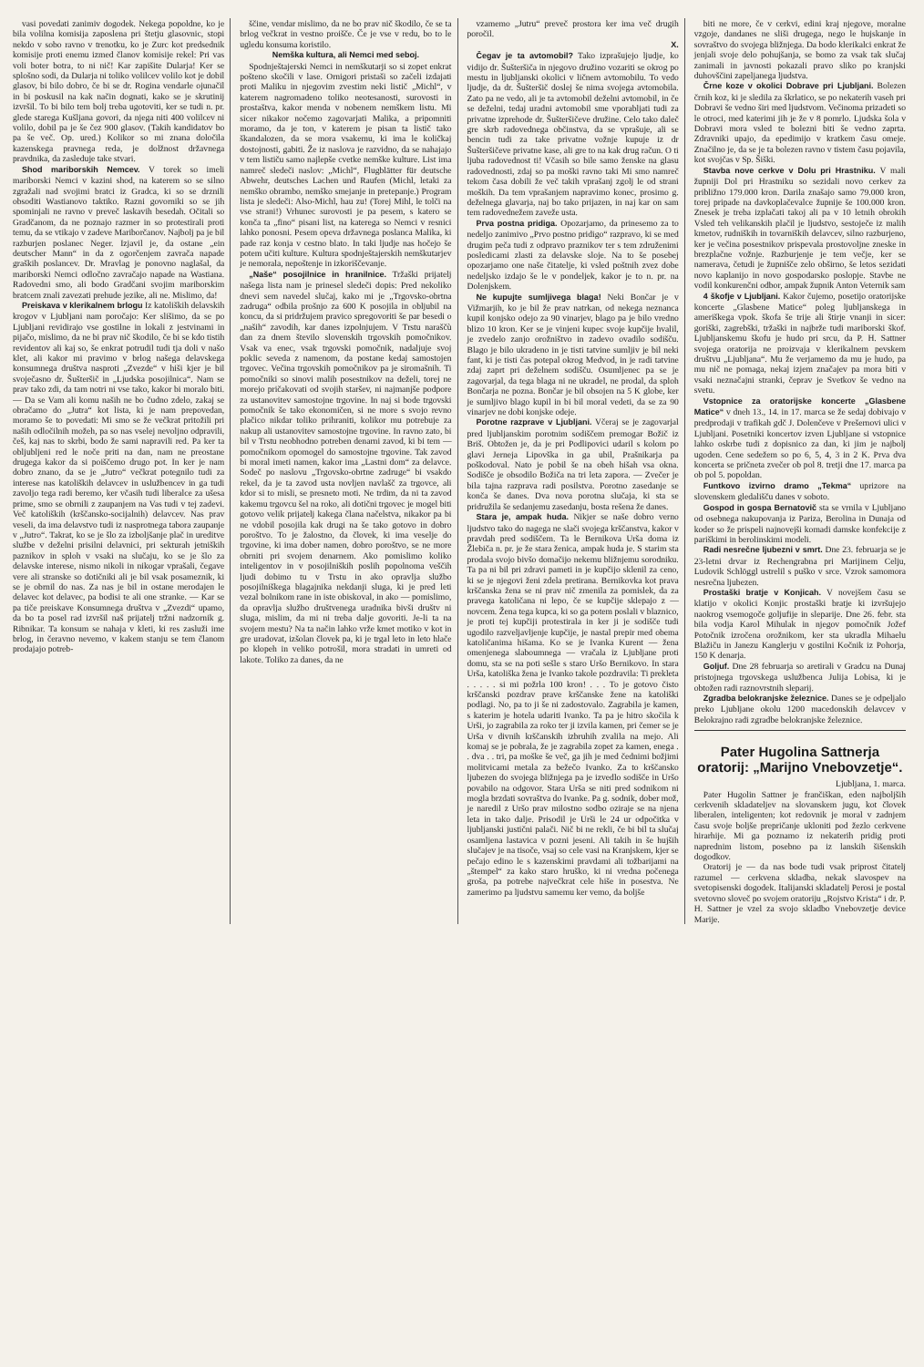vasi povedati zanimiv dogodek. Nekega popoldne, ko je bila volilna komisija zaposlena pri štetju glasovnic, stopi nekdo v sobo ravno v trenotku, ko je Zurc kot predsednik komisije proti enemu izmed članov komisije rekel: Pri vas voli boter botra, to ni nič! Kar zapišite Dularja! Ker se splošno sodi, da Dularja ni toliko volilcev volilo kot je dobil glasov, bi bilo dobro, če bi se dr. Rogina vendarle ojunačil in bi poskusil na kak način dognati, kako se je skrutinij izvršil. To bi bilo tem bolj treba ugotoviti, ker se tudi n. pr. glede starega Kušljana govori, da njega niti 400 volilcev ni volilo, dobil pa je še čez 900 glasov. (Takih kandidatov bo pa še več. Op. ured.) Kolikor so mi znana določila kazenskega pravnega reda, je dolžnost državnega pravdnika, da zasleduje take stvari.
Shod mariborskih Nemcev. V torek so imeli mariborski Nemci v kazini shod, na katerem so se silno zgražali nad svojimi bratci iz Gradca, ki so se drznili obsoditi Wastianovo taktiko. Razni govorniki so se jih spominjali ne ravno v preveč laskavih besedah. Očitali so Gradčanom, da ne poznajo razmer in so protestirali proti temu, da se vtikajo v zadeve Mariborčanov. Najbolj pa je bil razburjen poslanec Neger. Izjavil je, da ostane „ein deutscher Mann“ in da z ogorčenjem zavrača napade graških poslancev. Dr. Mravlag je ponovno naglašal, da mariborski Nemci odločno zavračajo napade na Wastiana. Radovedni smo, ali bodo Gradčani svojim mariborskim bratcem znali zavezati prehude jezike, ali ne. Mislimo, da!
Preiskava v klerikalnem brlogu Iz katoliških delavskih krogov v Ljubljani nam poročajo: Ker slišimo, da se po Ljubljani revidirajo vse gostilne in lokali z jestvinami in pijačo, mislimo, da ne bi prav nič škodilo, če bi se kdo tistih revidentov ali kaj so, še enkrat potrudil tudi tja doli v našo klet, ali kakor mi pravimo v brlog našega delavskega konsumnega društva nasproti „Zvezde“ v hiši kjer je bil svoječasno dr. Šušteršič in „Ljudska posojilnica“. Nam se prav tako zdi, da tam notri ni vse tako, kakor bi moralo biti. — Da se Vam ali komu naših ne bo čudno zdelo, zakaj se obračamo do „Jutra“ kot lista, ki je nam prepovedan, moramo še to povedati: Mi smo se že večkrat pritožili pri naših odločilnih možeh, pa so nas vselej nevoljno odpravili, češ, kaj nas to skrbi, bodo že sami napravili red. Pa ker ta obljubljeni red le noče priti na dan, nam ne preostane drugega kakor da si poiščemo drugo pot. In ker je nam dobro znano, da se je „Jutro“ večkrat potegnilo tudi za interese nas katoliških delavcev in uslužbencev in ga tudi zavoljo tega radi beremo, ker včasih tudi liberalce za ušesa prime, smo se obrnili z zaupanjem na Vas tudi v tej zadevi. Več katoliških (krščansko-socijalnih) delavcev. Nas prav veseli, da ima delavstvo tudi iz nasprotnega tabora zaupanje v „Jutro“. Takrat, ko se je šlo za izboljšanje plač in ureditve službe v deželni prisilni delavnici, pri sekturah jetniških paznikov in sploh v vsaki na slučaju, ko se je šlo za delavske interese, nismo nikoli in nikogar vprašali, čegave vere ali stranske so dotičniki ali je bil vsak posameznik, ki se je obrnil do nas. Za nas je bil in ostane merodajen le delavec kot delavec, pa bodisi te ali one stranke. — Kar se pa tiče preiskave Konsumnega društva v „Zvezdi“ upamo, da bo ta posel rad izvršil naš prijatelj tržni nadzornik g. Ribnikar. Ta konsum se nahaja v kleti, ki res zasluži ime brlog, in čeravno nevemo, v kakem stanju se tem članom prodajajo potreb-
ščine, vendar mislimo, da ne bo prav nič škodilo, če se ta brlog večkrat in vestno proišče. Če je vse v redu, bo to le ugledu konsuma koristilo.
Nemška kultura, ali Nemci med seboj.
Spodnještajerski Nemci in nemškutarji so si zopet enkrat pošteno skočili v lase. Ornigori pristaši so začeli izdajati proti Maliku in njegovim zvestim neki listič „Michl“, v katerem nagromadeno toliko neotesanosti, surovosti in prostaštva, kakor menda v nobenem nemškem listu. Mi sicer nikakor nočemo zagovarjati Malika, a pripomniti moramo, da je ton, v katerem je pisan ta listič tako škandalozen, da se mora vsakemu, ki ima le količkaj dostojnosti, gabiti. Že iz naslova je razvidno, da se nahajajo v tem lističu samo najlepše cvetke nemške kulture. List ima namreč sledeči naslov: „Michl“, Flugblätter für deutsche Abwehr, deutsches Lachen und Raufen (Michl, letaki za nemško obrambo, nemško smejanje in pretepanje.) Program lista je sledeči: Also-Michl, hau zu! (Torej Mihl, le tolči na vse strani!) Vrhunec surovosti je pa pesem, s katero se konča ta „fino“ pisani list, na katerega so Nemci v resnici lahko ponosni. Pesem opeva državnega poslanca Malika, ki pade raz konja v cestno blato. In taki ljudje nas hočejo še potem učiti kulture. Kultura spodnještajerskih nemškutarjev je nemorala, nepoštenje in izkoriščevanje.
„Naše“ posojilnice in hranilnice. Tržaški prijatelj našega lista nam je prinesel sledeči dopis: Pred nekoliko dnevi sem navedel slučaj, kako mi je „Trgovsko-obrtna zadruga“ odbila prošnjo za 600 K posojila in obljubil na koncu, da si pridržujem pravico spregovoriti še par besedi o „naših“ zavodih, kar danes izpolnjujem. V Trstu naraščù dan za dnem število slovenskih trgovskih pomočnikov. Vsak va enec, vsak trgovski pomočnik, nadaljuje svoj poklic seveda z namenom, da postane kedaj samostojen trgovec. Večina trgovskih pomočnikov pa je siromašnih. Ti pomočniki so sinovi malih posestnikov na deželi, torej ne morejo pričakovati od svojih staršev, ni najmanjše podpore za ustanovitev samostojne trgovine. In naj si bode trgovski pomočnik še tako ekonomičen, si ne more s svojo revno plačico nikdar toliko prihraniti, kolikor mu potrebuje za nakup ali ustanovitev samostojne trgovine. In ravno zato, bi bil v Trstu neobhodno potreben denarni zavod, ki bi tem — pomočnikom opomogel do samostojne trgovine. Tak zavod bi moral imeti namen, kakor ima „Lastni dom“ za delavce. Sodeč po naslovu „Trgovsko-obrtne zadruge“ bi vsakdo rekel, da je ta zavod usta novljen navlašč za trgovce, ali kdor si to misli, se presneto moti. Ne trdim, da ni ta zavod kakemu trgovcu šel na roko, ali dotični trgovec je mogel biti gotovo velik prijatelj kakega člana načelstva, nikakor pa bi ne vdobil posojila kak drugi na še tako gotovo in dobro poroštvo. To je žalostno, da človek, ki ima veselje do trgovine, ki ima dober namen, dobro poroštvo, se ne more obrniti pri svojem denarnem. Ako pomislimo koliko inteligentov in v posojilniških poslih popolnoma veščih ljudi dobimo tu v Trstu in ako opravlja službo posojilniškega blagajnika nekdanji sluga, ki je pred leti vezal bolnikom rane in iste obiskoval, in ako — pomislimo, da opravlja službo društvenega uradnika bivši društv ni sluga, mislim, da mi ni treba dalje govoriti. Je-li ta na svojem mestu? Na ta način lahko vrže kmet motiko v kot in gre uradovat, izšolan človek pa, ki je trgal leto in leto hlače po klopeh in veliko potrošil, mora stradati in umreti od lakote. Toliko za danes, da ne
vzamemo „Jutru“ preveč prostora ker ima več drugih poročil.
X.
Čegav je ta avtomobil? Tako izprašujejo ljudje, ko vidijo dr. Šušteršiča in njegovo družino vozariti se okrog po mestu in ljubljanski okolici v ličnem avtomobilu. To vedo ljudje, da dr. Šušteršič doslej še nima svojega avtomobila. Zato pa ne vedo, ali je ta avtomobil deželni avtomobil, in če se deželni, tedaj uradni avtomobil sme vporabljati tudi za privatne izprehode dr. Šušteršičeve družine. Celo tako daleč gre skrb radovednega občinstva, da se vprašuje, ali se bencin tudi za take privatne vožnje kupuje iz dr Šušteršičeve privatne kase, ali gre to na kak drug račun. O ti ljuba radovednost ti! Včasih so bile samo ženske na glasu radovednosti, zdaj so pa moški ravno taki Mi smo namreč tekom časa dobili že več takih vprašanj zgolj le od strani moških. Da tem vprašanjem napravimo konec, prosimo g. deželnega glavarja, naj bo tako prijazen, in naj kar on sam tem radovednežem zaveže usta.
Prva postna pridiga. Opozarjamo, da prinesemo za to nedeljo zanimivo „Prvo postno pridigo“ razpravo, ki se med drugim peča tudi z odpravo praznikov ter s tem združenimi posledicami zlasti za delavske sloje. Na to še posebej opozarjamo one naše čitatelje, ki vsled poštnih zvez dobe nedeljsko izdajo še le v pondeljek, kakor je to n. pr. na Dolenjskem.
Ne kupujte sumljivega blaga! Neki Bončar je v Vižmarjih, ko je bil že prav natrkan, od nekega neznanca kupil konjsko odejo za 90 vinarjev, blago pa je bilo vredno blizo 10 kron. Ker se je vinjeni kupec svoje kupčije hvalil, je zvedelo zanjo orožništvo in zadevo ovadilo sodišču. Blago je bilo ukradeno in je tisti tatvine sumljiv je bil neki fant, ki je tisti čas potepal okrog Medvod, in je radi tatvine zdaj zaprt pri deželnem sodišču. Osumljenec pa se je zagovarjal, da tega blaga ni ne ukradel, ne prodal, da sploh Bončarja ne pozna. Bončar je bil obsojen na 5 K globe, ker je sumljivo blago kupil in bi bil moral vedeti, da se za 90 vinarjev ne dobi konjske odeje.
Porotne razprave v Ljubljani. Včeraj se je zagovarjal pred ljubljanskim porotnim sodiščem premogar Božič iz Briš. Obtožen je, da je pri Podlipovici udaril s kolom po glavi Jerneja Lipovška in ga ubil, Prašnikarja pa poškodoval. Nato je pobil še na obeh hišah vsa okna. Sodišče je obsodilo Božiča na tri leta zapora. — Zvečer je bila tajna razprava radi posilstva. Porotno zasedanje se konča še danes. Dva nova porotna slučaja, ki sta se pridružila še sedanjemu zasedanju, bosta rešena že danes.
Stara je, ampak huda. Nikjer se naše dobro verno ljudstvo tako do nagega ne slači svojega krščanstva, kakor v pravdah pred sodiščem. Ta le Bernikova Urša doma iz Žlebiča n. pr. je že stara ženica, ampak huda je. S starim sta prodala svojo bivšo domačijo nekemu bližnjemu sorodniku. Ta pa ni bil pri zdravi pameti in je kupčijo sklenil za ceno, ki se je njegovi ženi zdela pretirana. Bernikovka kot prava krščanska žena se ni prav nič zmenila za pomislek, da za pravega katoličana ni lepo, če se kupčije sklepajo z — novcem. Žena tega kupca, ki so ga potem poslali v blaznico, je proti tej kupčiji protestirala in ker ji je sodišče tudi ugodilo razveljavljenje kupčije, je nastal prepir med obema katoličanima hišama. Ko se je Ivanka Kurent — žena omenjenega slaboumnega — vračala iz Ljubljane proti domu, sta se na poti sešle s staro Uršo Bernikovo. In stara Urša, katoliška žena je Ivanko takole pozdravila: Ti prekleta . . . . . si mi požrla 100 kron! . . . To je gotovo čisto krščanski pozdrav prave krščanske žene na katoliški podlagi. No, pa to ji še ni zadostovalo. Zagrabila je kamen, s katerim je hotela udariti Ivanko. Ta pa je hitro skočila k Urši, jo zagrabila za roko ter ji izvila kamen, pri čemer se je Urša v divnih krščanskih izbruhih zvalila na mejo. Ali komaj se je pobrala, že je zagrabila zopet za kamen, enega . . dva . . tri, pa moške še več, ga jih je med čednimi božjimi molitvicami metala za bežečo Ivanko. Za to krščansko ljubezen do svojega bližnjega pa je izvedlo sodišče in Uršo povabilo na odgovor. Stara Urša se niti pred sodnikom ni mogla brzdati sovraštva do Ivanke. Pa g. sodnik, dober mož, je naredil z Uršo prav milostno sodbo oziraje se na njena leta in tako dalje. Prisodil je Urši le 24 ur odpočitka v ljubljanski justični palači. Nič bi ne rekli, če bi bil ta slučaj osamljena lastavica v pozni jeseni. Ali takih in še hujših slučajev je na tisoče, vsaj so cele vasi na Kranjskem, kjer se pečajo edino le s kazenskimi pravdami ali tožbarijami na „štempel“ za kako staro hruško, ki ni vredna počenega groša, pa potrebe največkrat cele hiše in posestva. Ne zamerimo pa ljudstvu samemu ker vemo, da boljše
biti ne more, če v cerkvi, edini kraj njegove, moralne vzgoje, dandanes ne sliši drugega, nego le hujskanje in sovraštvo do svojega bližnjega. Da bodo klerikalci enkrat že jenjali svoje delo pohujšanja, se bomo za vsak tak slučaj zanimali in javnosti pokazali pravo sliko po kranjski duhovščini zapeljanega ljudstva.
Črne koze v okolici Dobrave pri Ljubljani. Bolezen črnih koz, ki je sledila za škrlatico, se po nekaterih vaseh pri Dobravi še vedno širi med ljudstvom. Večinoma prizadeti so le otroci, med katerimi jih je že v 8 pomrlo. Ljudska šola v Dobravi mora vsled te bolezni biti še vedno zaprta. Zdravniki upajo, da epedimijo v kratkem času omeje. Značilno je, da se je ta bolezen ravno v tistem času pojavila, kot svojčas v Sp. Šiški.
Stavba nove cerkve v Dolu pri Hrastniku. V mali župniji Dol pri Hrastniku so sezidali novo cerkev za približno 179.000 kron. Darila znašajo samo 79.000 kron, torej pripade na davkoplačevalce župnije še 100.000 kron. Znesek je treba izplačati takoj ali pa v 10 letnih obrokih Vsled teh velikanskih plačil je ljudstvo, sestoječe iz malih kmetov, rudniških in tovarniških delavcev, silno razburjeno, ker je večina posestnikov prispevala prostovoljne zneske in brezplačne vožnje. Razburjenje je tem večje, ker se namerava, četudi je župnišče zelo obširno, še letos sezidati novo kaplanijo in novo gospodarsko poslopje. Stavbe ne vodil konkurenčni odbor, ampak župnik Anton Veternik sam
4 škofje v Ljubljani. Kakor čujemo, posetijo oratorijske koncerte „Glasbene Matice“ poleg ljubljanskega in ameriškega vpok. škofa še trije ali štirje vnanji in sicer: goriški, zagrebški, tržaški in najbrže tudi mariborski škof. Ljubljanskemu škofu je hudo pri srcu, da P. H. Sattner svojega oratorija ne proizvaja v klerikalnem pevskem društvu „Ljubljana“. Mu že verjamemo da mu je hudo, pa mu nič ne pomaga, nekaj izjem značajev pa mora biti v vsaki neznačajni stranki, čeprav je Svetkov še vedno na svetu.
Vstopnice za oratorijske koncerte „Glasbene Matice“ v dneh 13., 14. in 17. marca se že sedaj dobivajo v predprodaji v trafikah gdč J. Dolenčeve v Prešernovi ulici v Ljubljani. Posetniki koncertov izven Ljubljane si vstopnice lahko oskrbe tudi z dopisnico za dan, ki jim je najbolj ugoden. Cene sedežem so po 6, 5, 4, 3 in 2 K. Prva dva koncerta se pričneta zvečer ob pol 8. tretji dne 17. marca pa ob pol 5. popoldan.
Funtkovo izvirno dramo „Tekma“ uprizore na slovenskem gledališču danes v soboto.
Gospod in gospa Bernatovič sta se vrnila v Ljubljano od osebnega nakupovanja iz Pariza, Berolina in Dunaja od koder so že prispeli najnovejši komadi damske konfekcije z pariškimi in berolinskimi modeli.
Radi nesrečne ljubezni v smrt. Dne 23. februarja se je 23-letni drvar iz Rechengrabna pri Marijinem Celju, Ludovik Schlöggl ustrelil s puško v srce. Vzrok samomora nesrečna ljubezen.
Prostaški bratje v Konjicah. V novejšem času se klatijo v okolici Konjic prostaški bratje ki izvršujejo naokrog vsemogoče goljufije in sleparije. Dne 26. febr. sta bila vodja Karol Mihulak in njegov pomočnik Jožef Potočnik izročena orožnikom, ker sta ukradla Mihaelu Blažiču in Janezu Kanglerju v gostilni Kočnik iz Pohorja, 150 K denarja.
Goljuf. Dne 28 februarja so aretirali v Gradcu na Dunaj pristojnega trgovskega uslužbenca Julija Lobisa, ki je obtožen radi raznovrstnih sleparij.
Zgradba belokranjske železnice. Danes se je odpeljalo preko Ljubljane okolu 1200 macedonskih delavcev v Belokrajno radi zgradbe belokranjske železnice.
Pater Hugolina Sattnerja oratorij: „Marijno Vnebovzetje“.
Ljubljana, 1. marca.
Pater Hugolin Sattner je frančiškan, eden najboljših cerkvenih skladateljev na slovanskem jugu, kot človek liberalen, inteligenten; kot redovnik je moral v zadnjem času svoje boljše prepričanje ukloniti pod žezlo cerkvene hirarhije. Mi ga poznamo iz nekaterih pridig proti naprednim listom, posebno pa iz lanskih šišenskih dogodkov.
Oratorij je — da nas bode tudi vsak priprost čitatelj razumel — cerkvena skladba, nekak slavospev na svetopisenski dogodek. Italijanski skladatelj Perosi je postal svetovno sloveč po svojem oratoriju „Rojstvo Krista“ i dr. P. H. Sattner je vzel za svojo skladbo Vnebovzetje device Marije.